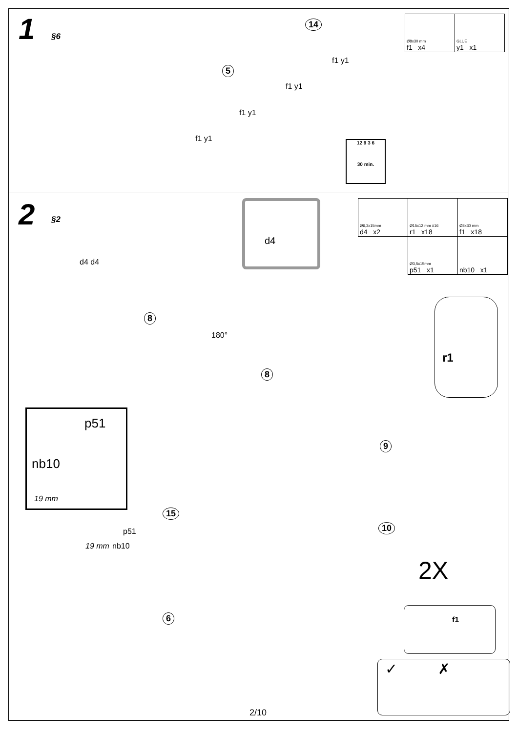1 §6
14
5
f1 y1
f1 y1
f1 y1
f1 y1
| Ø8x30 mm f1 x4 | GLUE y1 x1 |
12 9 3 6
30 min.
2 §2
d4
| Ø6,3x15mm d4 x2 | Ø15x12 mm #16 r1 x18 | Ø8x30 mm f1 x18 |
| | Ø3,5x15mm p51 x1 | nb10 x1 |
d4 d4
8
180°
8
r1
p51
nb10
19 mm
9
15
p51
nb10 19 mm
10
2X
6
f1
✓ ✗
2/10